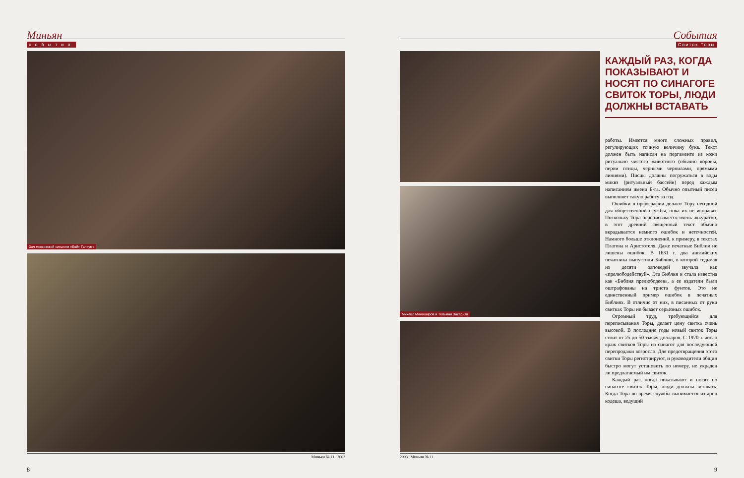Миньян
события
Зал московской синагоги «Бейт Талхум»
Миньян № 11 | 2003
8
События
Свиток Торы
Михаил Манаширов и Тельман Захарьяв
КАЖДЫЙ РАЗ, КОГДА ПОКАЗЫВАЮТ И НОСЯТ ПО СИНАГОГЕ СВИТОК ТОРЫ, ЛЮДИ ДОЛЖНЫ ВСТАВАТЬ
работы. Имеется много сложных правил, регулирующих точную величину букв. Текст должен быть написан на пергаменте из кожи ритуально чистого животного (обычно коровы, пером птицы, черными чернилами, прямыми линиями). Писцы должны погружаться в воды миквэ (ритуальный бассейн) перед каждым написанием имени Б-га. Обычно опытный писец выполняет такую работу за год.
Ошибки в орфографии делают Тору негодной для общественной службы, пока их не исправят. Поскольку Тора переписывается очень аккуратно, в этот древний священный текст обычно вкрадывается немного ошибок и неточностей. Намного больше отклонений, к примеру, в текстах Платона и Аристотеля. Даже печатные Библии не лишены ошибок. В 1631 г. два английских печатника выпустили Библию, в которой седьмая из десяти заповедей звучала как «прелюбодействуй». Эта Библия и стала известна как «Библия прелюбодеев», а ее издатели были оштрафованы на триста фунтов. Это не единственный пример ошибок в печатных Библиях. В отличие от них, в писанных от руки свитках Торы не бывает серьезных ошибок.
Огромный труд, требующийся для переписывания Торы, делает цену свитка очень высокой. В последние годы новый свиток Торы стоит от 25 до 50 тысяч долларов. С 1970-х число краж свитков Торы из синагог для последующей перепродажи возросло. Для предотвращения этого свитки Торы регистрируют, и руководители общин быстро могут установить по номеру, не украден ли предлагаемый им свиток.
Каждый раз, когда показывают и носят по синагоге свиток Торы, люди должны вставать. Когда Тора во время службы вынимается из арон кодеша, ведущий
2003 | Миньян № 11
9